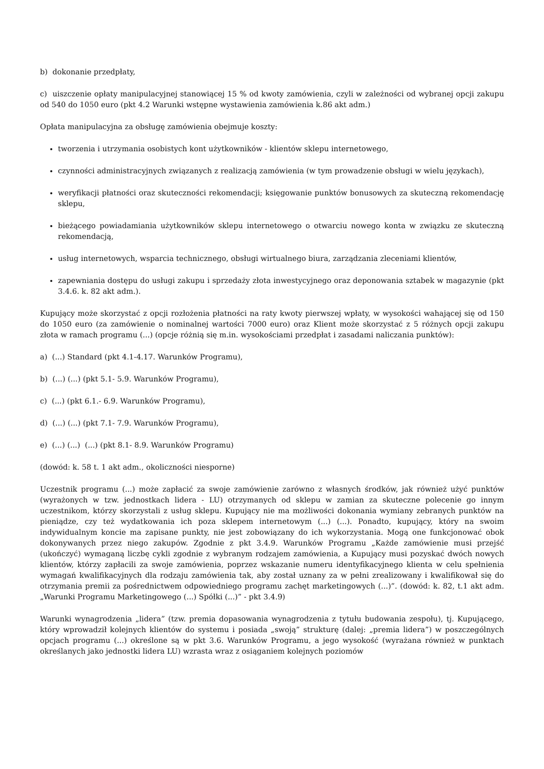b) dokonanie przedpłaty,
c) uiszczenie opłaty manipulacyjnej stanowiącej 15 % od kwoty zamówienia, czyli w zależności od wybranej opcji zakupu od 540 do 1050 euro (pkt 4.2 Warunki wstępne wystawienia zamówienia k.86 akt adm.)
Opłata manipulacyjna za obsługę zamówienia obejmuje koszty:
tworzenia i utrzymania osobistych kont użytkowników - klientów sklepu internetowego,
czynności administracyjnych związanych z realizacją zamówienia (w tym prowadzenie obsługi w wielu językach),
weryfikacji płatności oraz skuteczności rekomendacji; księgowanie punktów bonusowych za skuteczną rekomendację sklepu,
bieżącego powiadamiania użytkowników sklepu internetowego o otwarciu nowego konta w związku ze skuteczną rekomendacją,
usług internetowych, wsparcia technicznego, obsługi wirtualnego biura, zarządzania zleceniami klientów,
zapewniania dostępu do usługi zakupu i sprzedaży złota inwestycyjnego oraz deponowania sztabek w magazynie (pkt 3.4.6. k. 82 akt adm.).
Kupujący może skorzystać z opcji rozłożenia płatności na raty kwoty pierwszej wpłaty, w wysokości wahającej się od 150 do 1050 euro (za zamówienie o nominalnej wartości 7000 euro) oraz Klient może skorzystać z 5 różnych opcji zakupu złota w ramach programu (...) (opcje różnią się m.in. wysokościami przedpłat i zasadami naliczania punktów):
a) (...) Standard (pkt 4.1-4.17. Warunków Programu),
b) (...) (...) (pkt 5.1- 5.9. Warunków Programu),
c) (...) (pkt 6.1.- 6.9. Warunków Programu),
d) (...) (...) (pkt 7.1- 7.9. Warunków Programu),
e) (...) (...) (...) (pkt 8.1- 8.9. Warunków Programu)
(dowód: k. 58 t. 1 akt adm., okoliczności niesporne)
Uczestnik programu (...) może zapłacić za swoje zamówienie zarówno z własnych środków, jak również użyć punktów (wyrażonych w tzw. jednostkach lidera - LU) otrzymanych od sklepu w zamian za skuteczne polecenie go innym uczestnikom, którzy skorzystali z usług sklepu. Kupujący nie ma możliwości dokonania wymiany zebranych punktów na pieniądze, czy też wydatkowania ich poza sklepem internetowym (...) (...). Ponadto, kupujący, który na swoim indywidualnym koncie ma zapisane punkty, nie jest zobowiązany do ich wykorzystania. Mogą one funkcjonować obok dokonywanych przez niego zakupów. Zgodnie z pkt 3.4.9. Warunków Programu „Każde zamówienie musi przejść (ukończyć) wymaganą liczbę cykli zgodnie z wybranym rodzajem zamówienia, a Kupujący musi pozyskać dwóch nowych klientów, którzy zapłacili za swoje zamówienia, poprzez wskazanie numeru identyfikacyjnego klienta w celu spełnienia wymagań kwalifikacyjnych dla rodzaju zamówienia tak, aby został uznany za w pełni zrealizowany i kwalifikował się do otrzymania premii za pośrednictwem odpowiedniego programu zachęt marketingowych (...)”. (dowód: k. 82, t.1 akt adm. „Warunki Programu Marketingowego (...) Spółki (...)” - pkt 3.4.9)
Warunki wynagrodzenia „lidera” (tzw. premia dopasowania wynagrodzenia z tytułu budowania zespołu), tj. Kupującego, który wprowadził kolejnych klientów do systemu i posiada „swoją” strukturę (dalej: „premia lidera”) w poszczególnych opcjach programu (...) określone są w pkt 3.6. Warunków Programu, a jego wysokość (wyrażana również w punktach określanych jako jednostki lidera LU) wzrasta wraz z osiąganiem kolejnych poziomów